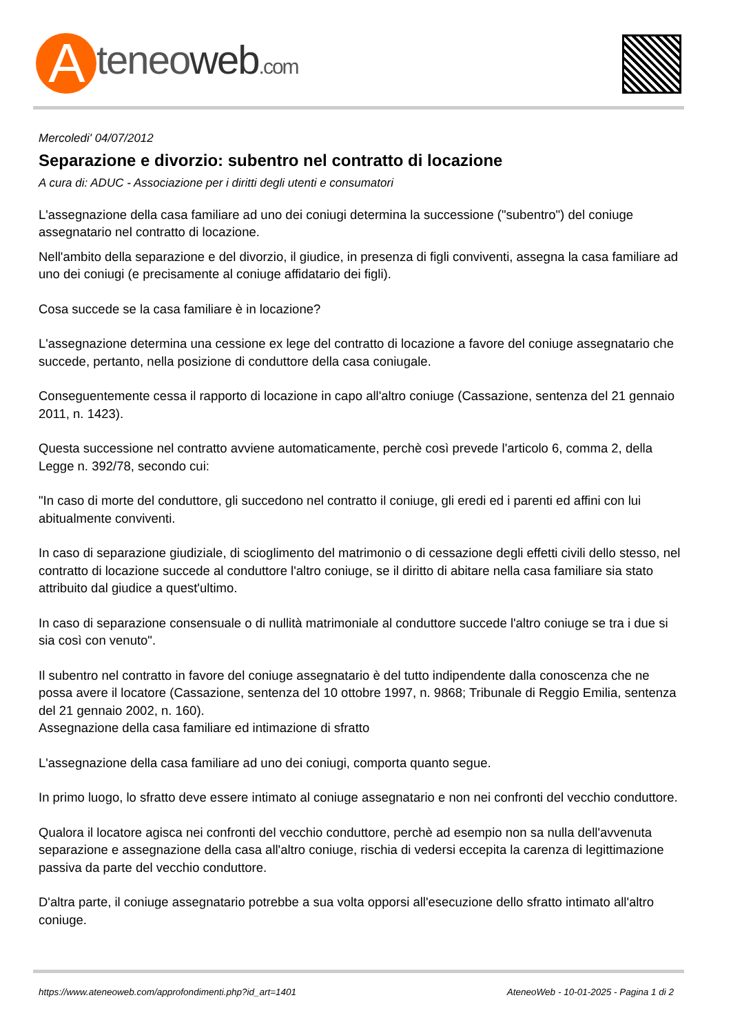Ateneoweb.com
Mercoledi' 04/07/2012
Separazione e divorzio: subentro nel contratto di locazione
A cura di: ADUC - Associazione per i diritti degli utenti e consumatori
L'assegnazione della casa familiare ad uno dei coniugi determina la successione ("subentro") del coniuge assegnatario nel contratto di locazione.
Nell'ambito della separazione e del divorzio, il giudice, in presenza di figli conviventi, assegna la casa familiare ad uno dei coniugi (e precisamente al coniuge affidatario dei figli).
Cosa succede se la casa familiare è in locazione?
L'assegnazione determina una cessione ex lege del contratto di locazione a favore del coniuge assegnatario che succede, pertanto, nella posizione di conduttore della casa coniugale.
Conseguentemente cessa il rapporto di locazione in capo all'altro coniuge (Cassazione, sentenza del 21 gennaio 2011, n. 1423).
Questa successione nel contratto avviene automaticamente, perchè così prevede l'articolo 6, comma 2, della Legge n. 392/78, secondo cui:
"In caso di morte del conduttore, gli succedono nel contratto il coniuge, gli eredi ed i parenti ed affini con lui abitualmente conviventi.
In caso di separazione giudiziale, di scioglimento del matrimonio o di cessazione degli effetti civili dello stesso, nel contratto di locazione succede al conduttore l'altro coniuge, se il diritto di abitare nella casa familiare sia stato attribuito dal giudice a quest'ultimo.
In caso di separazione consensuale o di nullità matrimoniale al conduttore succede l'altro coniuge se tra i due si sia così con venuto".
Il subentro nel contratto in favore del coniuge assegnatario è del tutto indipendente dalla conoscenza che ne possa avere il locatore (Cassazione, sentenza del 10 ottobre 1997, n. 9868; Tribunale di Reggio Emilia, sentenza del 21 gennaio 2002, n. 160).
Assegnazione della casa familiare ed intimazione di sfratto
L'assegnazione della casa familiare ad uno dei coniugi, comporta quanto segue.
In primo luogo, lo sfratto deve essere intimato al coniuge assegnatario e non nei confronti del vecchio conduttore.
Qualora il locatore agisca nei confronti del vecchio conduttore, perchè ad esempio non sa nulla dell'avvenuta separazione e assegnazione della casa all'altro coniuge, rischia di vedersi eccepita la carenza di legittimazione passiva da parte del vecchio conduttore.
D'altra parte, il coniuge assegnatario potrebbe a sua volta opporsi all'esecuzione dello sfratto intimato all'altro coniuge.
https://www.ateneoweb.com/approfondimenti.php?id_art=1401 AteneoWeb - 10-01-2025 - Pagina 1 di 2